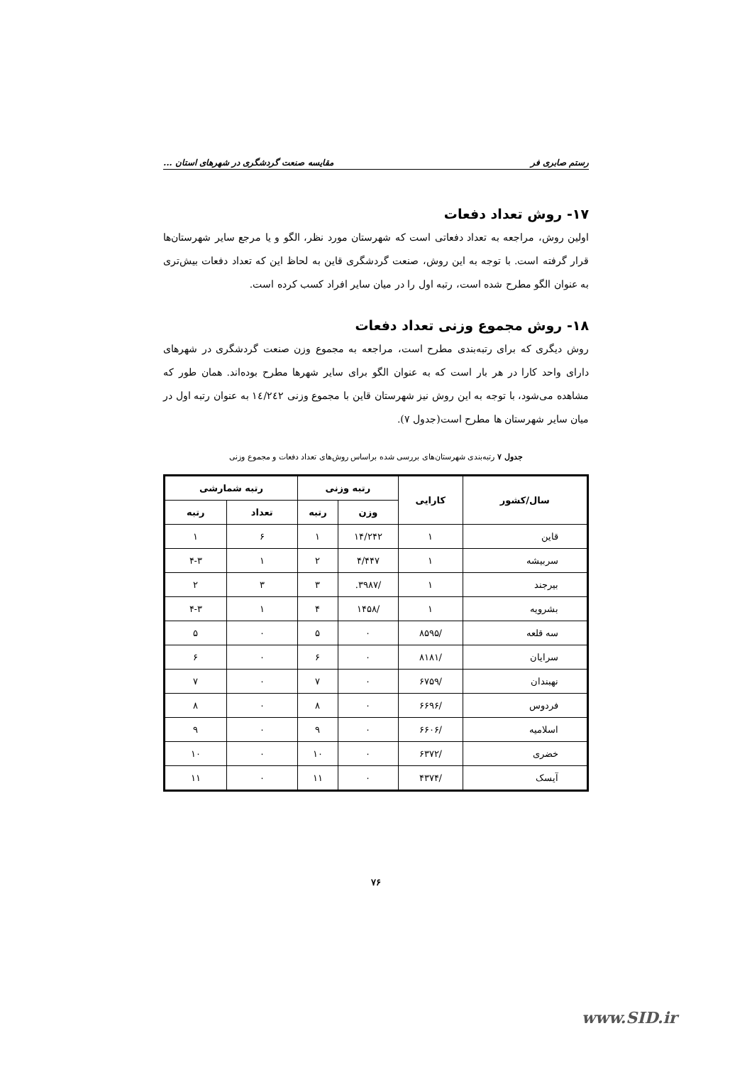رستم صابری فر مقایسه صنعت گردشگری در شهرهای استان ...
۱۷- روش تعداد دفعات
اولین روش، مراجعه به تعداد دفعاتی است که شهرستان مورد نظر، الگو و یا مرجع سایر شهرستان‌ها قرار گرفته است. با توجه به این روش، صنعت گردشگری قاین به لحاظ این که تعداد دفعات بیش‌تری به عنوان الگو مطرح شده است، رتبه اول را در میان سایر افراد کسب کرده است.
۱۸- روش مجموع وزنی تعداد دفعات
روش دیگری که برای رتبه‌بندی مطرح است، مراجعه به مجموع وزن صنعت گردشگری در شهرهای دارای واحد کارا در هر بار است که به عنوان الگو برای سایر شهرها مطرح بوده‌اند. همان طور که مشاهده می‌شود، با توجه به این روش نیز شهرستان قاین با مجموع وزنی ١٤/٢٤٢ به عنوان رتبه اول در میان سایر شهرستان ها مطرح است(جدول ۷).
جدول ۷ رتبه‌بندی شهرستان‌های بررسی شده براساس روش‌های تعداد دفعات و مجموع وزنی
| سال/کشور | کارایی | رتبه وزنی | | رتبه شمارشی | |
| --- | --- | --- | --- | --- | --- |
| | | وزن | رتبه | تعداد | رتبه |
| قاین | ۱ | ۱۴/۲۴۲ | ۱ | ۶ | ۱ |
| سربیشه | ۱ | ۴/۴۴۷ | ۲ | ۱ | ۴-۳ |
| بیرجند | ۱ | /۳۹۸۷. | ۳ | ۳ | ۲ |
| بشرویه | ۱ | /۱۴۵۸ | ۴ | ۱ | ۴-۳ |
| سه قلعه | /۸۵۹۵ | ۰ | ۵ | ۰ | ۵ |
| سرایان | /۸۱۸۱ | ۰ | ۶ | ۰ | ۶ |
| نهبندان | /۶۷۵۹ | ۰ | ۷ | ۰ | ۷ |
| فردوس | /۶۶۹۶ | ۰ | ۸ | ۰ | ۸ |
| اسلامیه | /۶۶۰۶ | ۰ | ۹ | ۰ | ۹ |
| خضری | /۶۳۷۲ | ۰ | ۱۰ | ۰ | ۱۰ |
| آیسک | /۴۳۷۴ | ۰ | ۱۱ | ۰ | ۱۱ |
۷۶
www.SID.ir